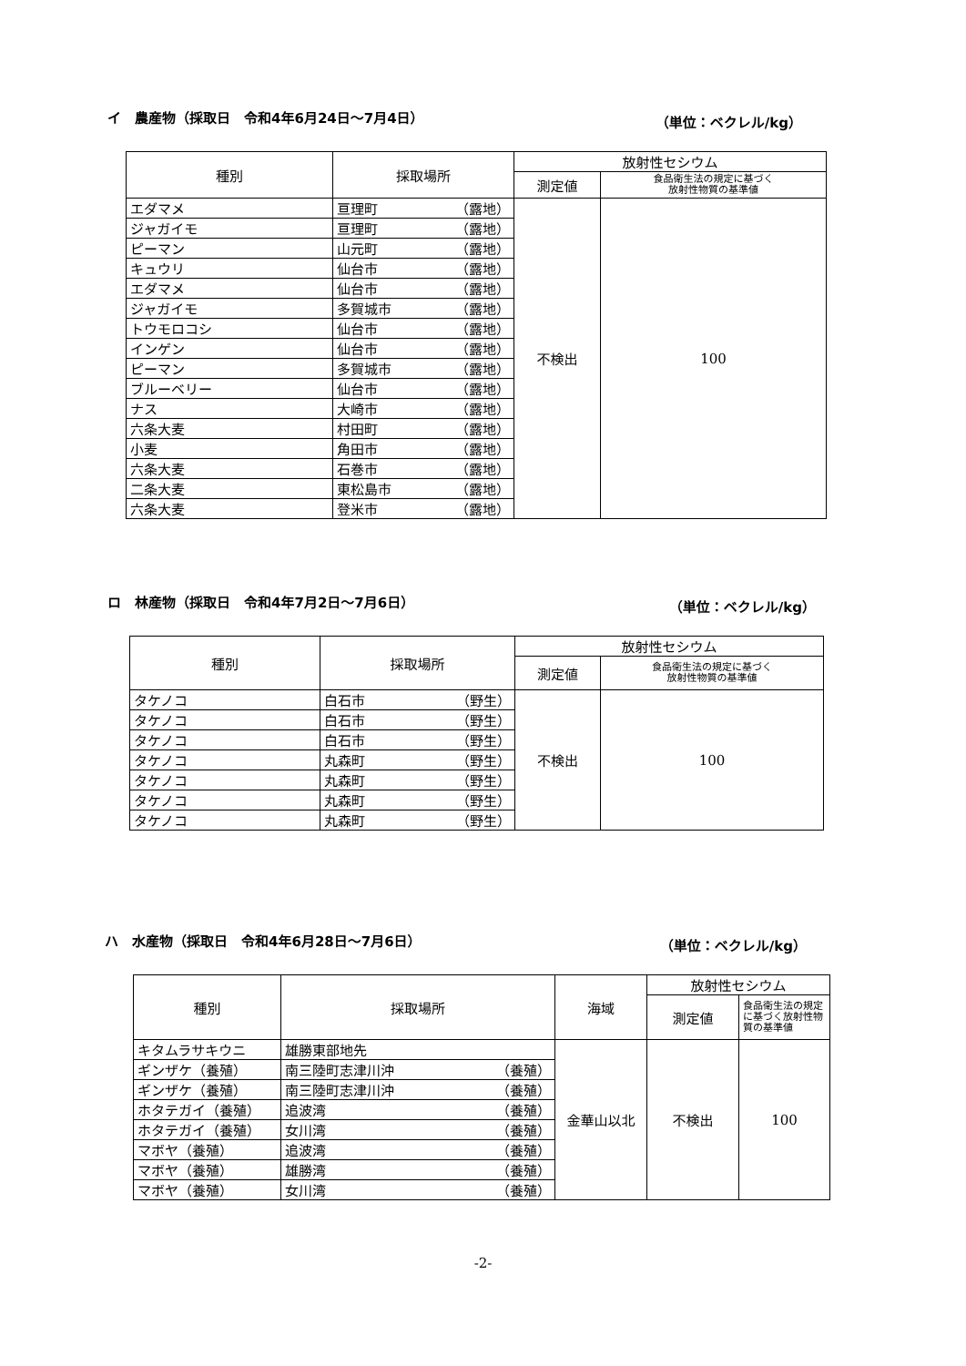イ　農産物（採取日　令和4年6月24日～7月4日） （単位：ベクレル/kg）
| 種別 | 採取場所 | 放射性セシウム | |
| --- | --- | --- | --- |
| | | 測定値 | 食品衛生法の規定に基づく 放射性物質の基準値 |
| エダマメ | 亘理町 （露地） | 不検出 | 100 |
| ジャガイモ | 亘理町 （露地） | | |
| ピーマン | 山元町 （露地） | | |
| キュウリ | 仙台市 （露地） | | |
| エダマメ | 仙台市 （露地） | | |
| ジャガイモ | 多賀城市 （露地） | | |
| トウモロコシ | 仙台市 （露地） | | |
| インゲン | 仙台市 （露地） | | |
| ピーマン | 多賀城市 （露地） | | |
| ブルーベリー | 仙台市 （露地） | | |
| ナス | 大崎市 （露地） | | |
| 六条大麦 | 村田町 （露地） | | |
| 小麦 | 角田市 （露地） | | |
| 六条大麦 | 石巻市 （露地） | | |
| 二条大麦 | 東松島市 （露地） | | |
| 六条大麦 | 登米市 （露地） | | |
ロ　林産物（採取日　令和4年7月2日～7月6日） （単位：ベクレル/kg）
| 種別 | 採取場所 | 放射性セシウム | |
| --- | --- | --- | --- |
| | | 測定値 | 食品衛生法の規定に基づく 放射性物質の基準値 |
| タケノコ | 白石市 （野生） | 不検出 | 100 |
| タケノコ | 白石市 （野生） | | |
| タケノコ | 白石市 （野生） | | |
| タケノコ | 丸森町 （野生） | | |
| タケノコ | 丸森町 （野生） | | |
| タケノコ | 丸森町 （野生） | | |
| タケノコ | 丸森町 （野生） | | |
ハ　水産物（採取日　令和4年6月28日～7月6日） （単位：ベクレル/kg）
| 種別 | 採取場所 | 海域 | 放射性セシウム | |
| --- | --- | --- | --- | --- |
| | | | 測定値 | 食品衛生法の規定に基づく放射性物質の基準値 |
| キタムラサキウニ | 雄勝東部地先 | 金華山以北 | 不検出 | 100 |
| ギンザケ（養殖） | 南三陸町志津川沖 （養殖） | | | |
| ギンザケ（養殖） | 南三陸町志津川沖 （養殖） | | | |
| ホタテガイ（養殖） | 追波湾 （養殖） | | | |
| ホタテガイ（養殖） | 女川湾 （養殖） | | | |
| マボヤ（養殖） | 追波湾 （養殖） | | | |
| マボヤ（養殖） | 雄勝湾 （養殖） | | | |
| マボヤ（養殖） | 女川湾 （養殖） | | | |
-2-